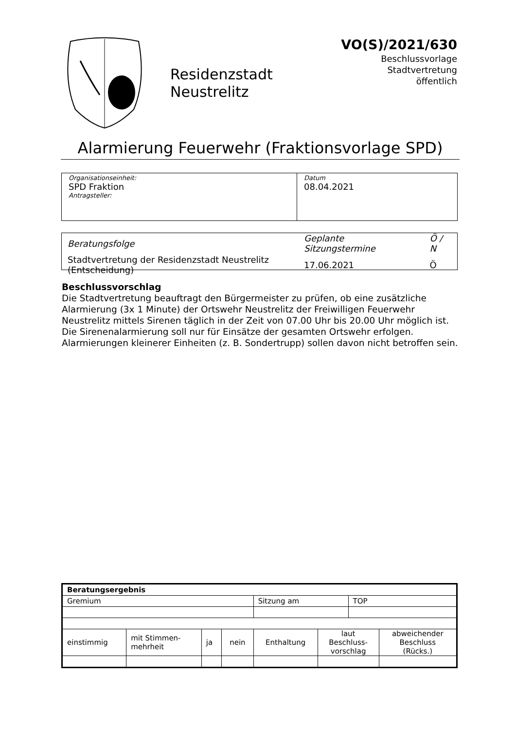Residenzstadt
Neustrelitz
VO(S)/2021/630
Beschlussvorlage
Stadtvertretung
öffentlich
Alarmierung Feuerwehr (Fraktionsvorlage SPD)
| Organisationseinheit: SPD Fraktion Antragsteller: | Datum 08.04.2021 |
| Beratungsfolge | Geplante Sitzungstermine | Ö / N |
| Stadtvertretung der Residenzstadt Neustrelitz (Entscheidung) | 17.06.2021 | Ö |
Beschlussvorschlag
Die Stadtvertretung beauftragt den Bürgermeister zu prüfen, ob eine zusätzliche Alarmierung (3x 1 Minute) der Ortswehr Neustrelitz der Freiwilligen Feuerwehr Neustrelitz mittels Sirenen täglich in der Zeit von 07.00 Uhr bis 20.00 Uhr möglich ist. Die Sirenenalarmierung soll nur für Einsätze der gesamten Ortswehr erfolgen. Alarmierungen kleinerer Einheiten (z. B. Sondertrupp) sollen davon nicht betroffen sein.
| Beratungsergebnis | | | | | | | |
| Gremium | | | | Sitzung am | | TOP | |
| einstimmig | mit Stimmen- mehrheit | ja | nein | Enthaltung | laut Beschluss- vorschlag | | abweichender Beschluss (Rücks.) |